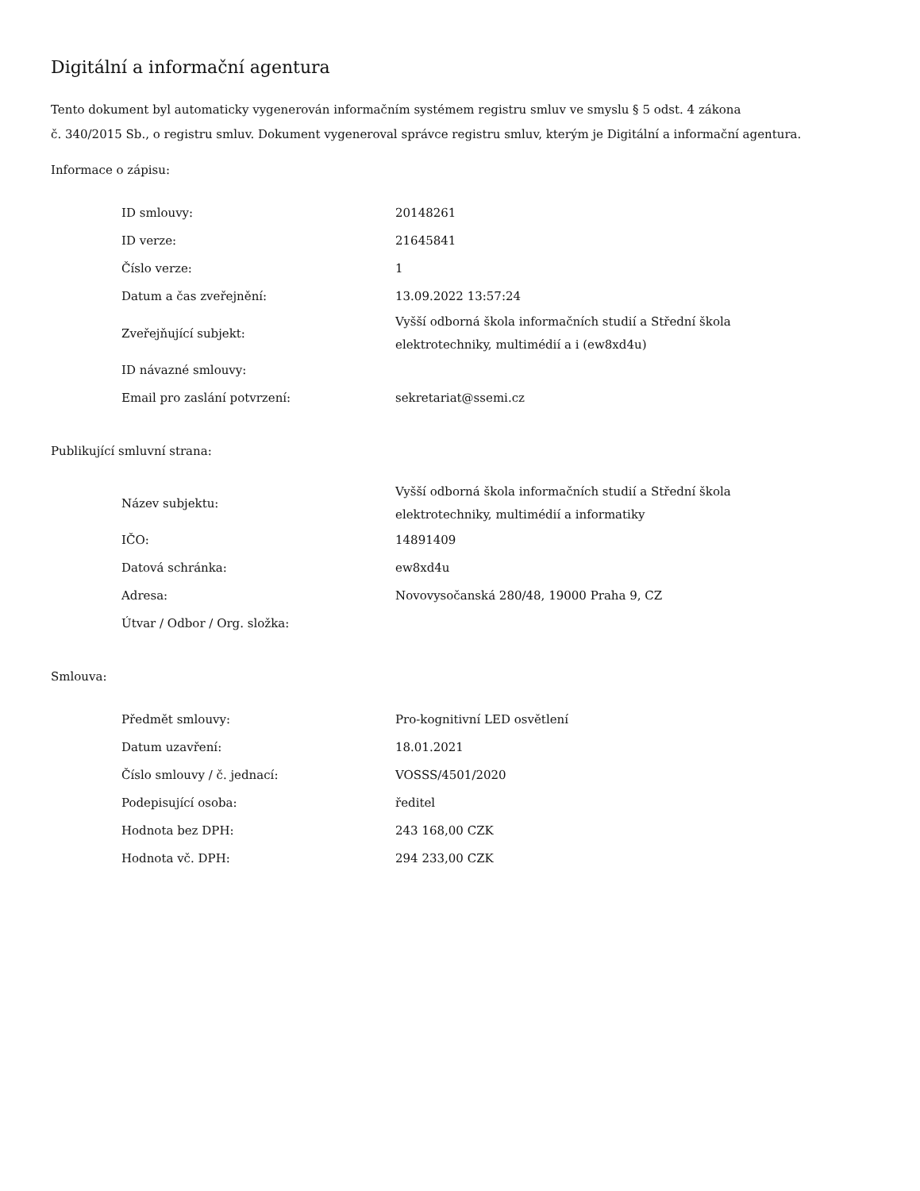Digitální a informační agentura
Tento dokument byl automaticky vygenerován informačním systémem registru smluv ve smyslu § 5 odst. 4 zákona
č. 340/2015 Sb., o registru smluv. Dokument vygeneroval správce registru smluv, kterým je Digitální a informační agentura.
Informace o zápisu:
| ID smlouvy: | 20148261 |
| ID verze: | 21645841 |
| Číslo verze: | 1 |
| Datum a čas zveřejnění: | 13.09.2022 13:57:24 |
| Zveřejňující subjekt: | Vyšší odborná škola informačních studií a Střední škola elektrotechniky, multimédií a i (ew8xd4u) |
| ID návazné smlouvy: | |
| Email pro zaslání potvrzení: | sekretariat@ssemi.cz |
Publikující smluvní strana:
| Název subjektu: | Vyšší odborná škola informačních studií a Střední škola elektrotechniky, multimédií a informatiky |
| IČO: | 14891409 |
| Datová schránka: | ew8xd4u |
| Adresa: | Novovysočanská 280/48, 19000 Praha 9, CZ |
| Útvar / Odbor / Org. složka: | |
Smlouva:
| Předmět smlouvy: | Pro-kognitivní LED osvětlení |
| Datum uzavření: | 18.01.2021 |
| Číslo smlouvy / č. jednací: | VOSSS/4501/2020 |
| Podepisující osoba: | ředitel |
| Hodnota bez DPH: | 243 168,00 CZK |
| Hodnota vč. DPH: | 294 233,00 CZK |